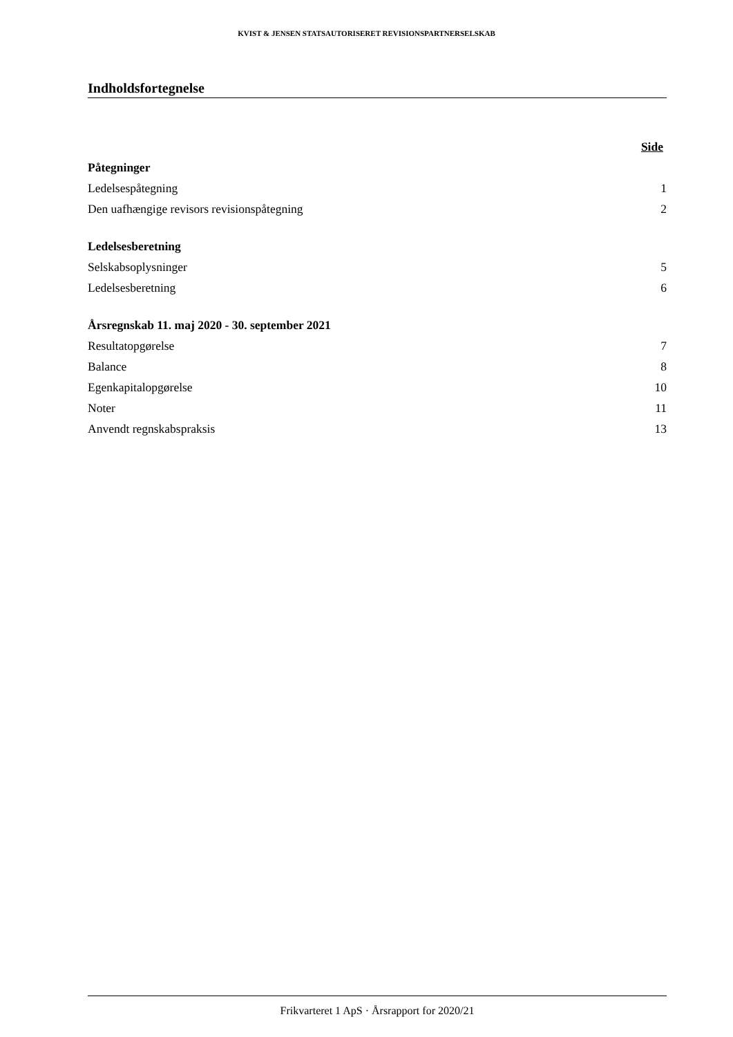KVIST & JENSEN STATSAUTORISERET REVISIONSPARTNERSELSKAB
Indholdsfortegnelse
| | Side |
| Påtegninger | |
| Ledelsespåtegning | 1 |
| Den uafhængige revisors revisionspåtegning | 2 |
| Ledelsesberetning | |
| Selskabsoplysninger | 5 |
| Ledelsesberetning | 6 |
| Årsregnskab 11. maj 2020 - 30. september 2021 | |
| Resultatopgørelse | 7 |
| Balance | 8 |
| Egenkapitalopgørelse | 10 |
| Noter | 11 |
| Anvendt regnskabspraksis | 13 |
Frikvarteret 1 ApS · Årsrapport for 2020/21